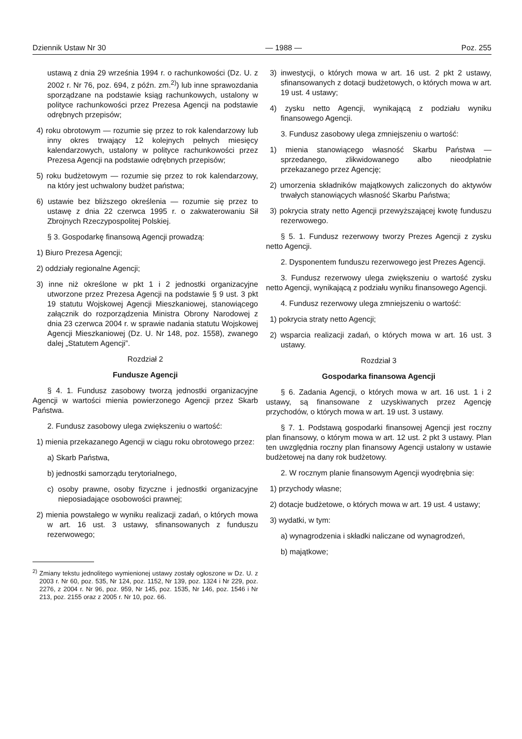Dziennik Ustaw Nr 30 — 1988 — Poz. 255
ustawą z dnia 29 września 1994 r. o rachunkowości (Dz. U. z 2002 r. Nr 76, poz. 694, z późn. zm.<sup>2)</sup>) lub inne sprawozdania sporządzane na podstawie ksiąg rachunkowych, ustalony w polityce rachunkowości przez Prezesa Agencji na podstawie odrębnych przepisów;
4) roku obrotowym — rozumie się przez to rok kalendarzowy lub inny okres trwający 12 kolejnych pełnych miesięcy kalendarzowych, ustalony w polityce rachunkowości przez Prezesa Agencji na podstawie odrębnych przepisów;
5) roku budżetowym — rozumie się przez to rok kalendarzowy, na który jest uchwalony budżet państwa;
6) ustawie bez bliższego określenia — rozumie się przez to ustawę z dnia 22 czerwca 1995 r. o zakwaterowaniu Sił Zbrojnych Rzeczypospolitej Polskiej.
§ 3. Gospodarkę finansową Agencji prowadzą:
1) Biuro Prezesa Agencji;
2) oddziały regionalne Agencji;
3) inne niż określone w pkt 1 i 2 jednostki organizacyjne utworzone przez Prezesa Agencji na podstawie § 9 ust. 3 pkt 19 statutu Wojskowej Agencji Mieszkaniowej, stanowiącego załącznik do rozporządzenia Ministra Obrony Narodowej z dnia 23 czerwca 2004 r. w sprawie nadania statutu Wojskowej Agencji Mieszkaniowej (Dz. U. Nr 148, poz. 1558), zwanego dalej „Statutem Agencji”.
Rozdział 2
Fundusze Agencji
§ 4. 1. Fundusz zasobowy tworzą jednostki organizacyjne Agencji w wartości mienia powierzonego Agencji przez Skarb Państwa.
2. Fundusz zasobowy ulega zwiększeniu o wartość:
1) mienia przekazanego Agencji w ciągu roku obrotowego przez:
a) Skarb Państwa,
b) jednostki samorządu terytorialnego,
c) osoby prawne, osoby fizyczne i jednostki organizacyjne nieposiadające osobowości prawnej;
2) mienia powstałego w wyniku realizacji zadań, o których mowa w art. 16 ust. 3 ustawy, sfinansowanych z funduszu rezerwowego;
<sup>2)</sup> Zmiany tekstu jednolitego wymienionej ustawy zostały ogłoszone w Dz. U. z 2003 r. Nr 60, poz. 535, Nr 124, poz. 1152, Nr 139, poz. 1324 i Nr 229, poz. 2276, z 2004 r. Nr 96, poz. 959, Nr 145, poz. 1535, Nr 146, poz. 1546 i Nr 213, poz. 2155 oraz z 2005 r. Nr 10, poz. 66.
3) inwestycji, o których mowa w art. 16 ust. 2 pkt 2 ustawy, sfinansowanych z dotacji budżetowych, o których mowa w art. 19 ust. 4 ustawy;
4) zysku netto Agencji, wynikającą z podziału wyniku finansowego Agencji.
3. Fundusz zasobowy ulega zmniejszeniu o wartość:
1) mienia stanowiącego własność Skarbu Państwa — sprzedanego, zlikwidowanego albo nieodpłatnie przekazanego przez Agencję;
2) umorzenia składników majątkowych zaliczonych do aktywów trwałych stanowiących własność Skarbu Państwa;
3) pokrycia straty netto Agencji przewyższającej kwotę funduszu rezerwowego.
§ 5. 1. Fundusz rezerwowy tworzy Prezes Agencji z zysku netto Agencji.
2. Dysponentem funduszu rezerwowego jest Prezes Agencji.
3. Fundusz rezerwowy ulega zwiększeniu o wartość zysku netto Agencji, wynikającą z podziału wyniku finansowego Agencji.
4. Fundusz rezerwowy ulega zmniejszeniu o wartość:
1) pokrycia straty netto Agencji;
2) wsparcia realizacji zadań, o których mowa w art. 16 ust. 3 ustawy.
Rozdział 3
Gospodarka finansowa Agencji
§ 6. Zadania Agencji, o których mowa w art. 16 ust. 1 i 2 ustawy, są finansowane z uzyskiwanych przez Agencję przychodów, o których mowa w art. 19 ust. 3 ustawy.
§ 7. 1. Podstawą gospodarki finansowej Agencji jest roczny plan finansowy, o którym mowa w art. 12 ust. 2 pkt 3 ustawy. Plan ten uwzględnia roczny plan finansowy Agencji ustalony w ustawie budżetowej na dany rok budżetowy.
2. W rocznym planie finansowym Agencji wyodrębnia się:
1) przychody własne;
2) dotacje budżetowe, o których mowa w art. 19 ust. 4 ustawy;
3) wydatki, w tym:
a) wynagrodzenia i składki naliczane od wynagrodzeń,
b) majątkowe;